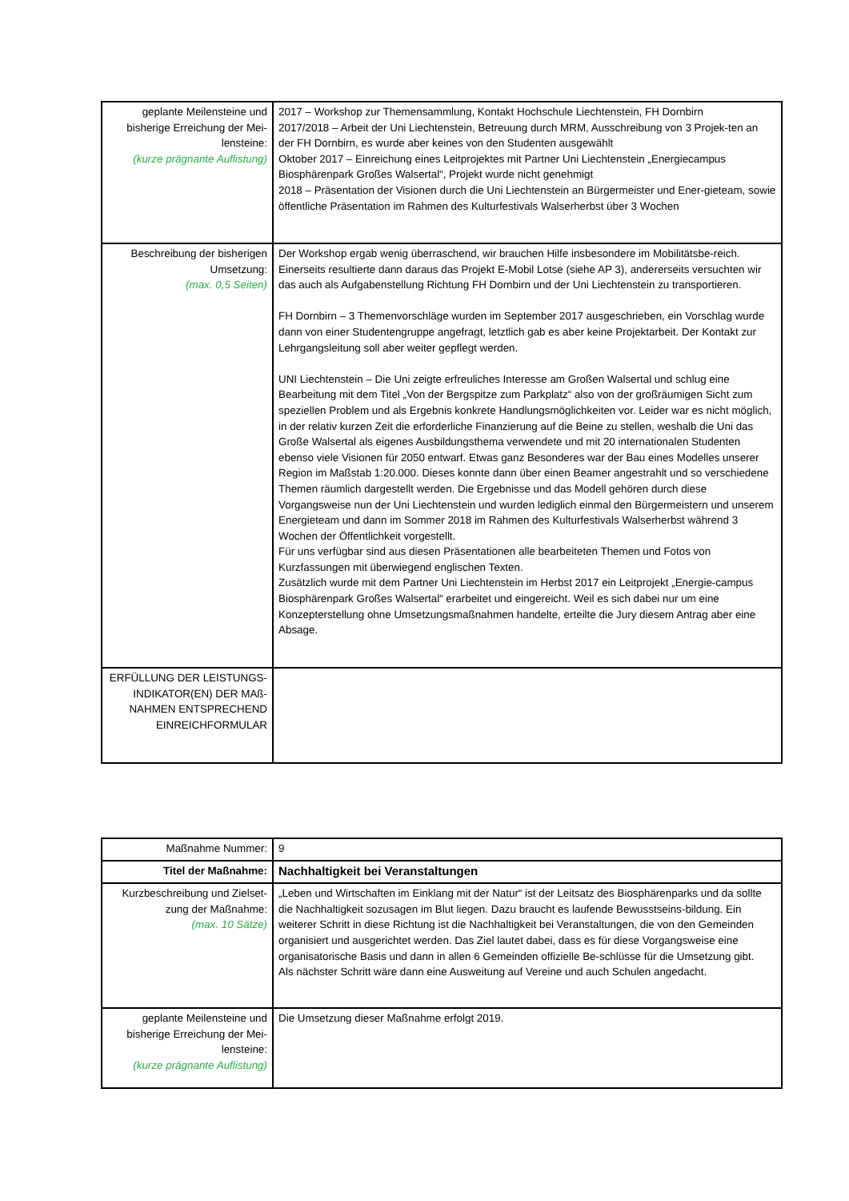| geplante Meilensteine und bisherige Erreichung der Mei-lensteine: (kurze prägnante Auflistung) | 2017 – Workshop zur Themensammlung, Kontakt Hochschule Liechtenstein, FH Dornbirn 2017/2018 – Arbeit der Uni Liechtenstein, Betreuung durch MRM, Ausschreibung von 3 Projek-ten an der FH Dornbirn, es wurde aber keines von den Studenten ausgewählt Oktober 2017 – Einreichung eines Leitprojektes mit Partner Uni Liechtenstein „Energiecampus Biosphärenpark Großes Walsertal“, Projekt wurde nicht genehmigt 2018 – Präsentation der Visionen durch die Uni Liechtenstein an Bürgermeister und Ener-gieteam, sowie öffentliche Präsentation im Rahmen des Kulturfestivals Walserherbst über 3 Wochen |
| Beschreibung der bisherigen Umsetzung: (max. 0,5 Seiten) | Der Workshop ergab wenig überraschend, wir brauchen Hilfe insbesondere im Mobilitätsbe-reich. Einerseits resultierte dann daraus das Projekt E-Mobil Lotse (siehe AP 3), andererseits versuchten wir das auch als Aufgabenstellung Richtung FH Dornbirn und der Uni Liechtenstein zu transportieren. FH Dornbirn – 3 Themenvorschläge wurden im September 2017 ausgeschrieben, ein Vorschlag wurde dann von einer Studentengruppe angefragt, letztlich gab es aber keine Projektarbeit. Der Kontakt zur Lehrgangsleitung soll aber weiter gepflegt werden. UNI Liechtenstein – Die Uni zeigte erfreuliches Interesse am Großen Walsertal und schlug eine Bearbeitung mit dem Titel „Von der Bergspitze zum Parkplatz“ also von der großräumigen Sicht zum speziellen Problem und als Ergebnis konkrete Handlungsmöglichkeiten vor. Leider war es nicht möglich, in der relativ kurzen Zeit die erforderliche Finanzierung auf die Beine zu stellen, weshalb die Uni das Große Walsertal als eigenes Ausbildungsthema verwendete und mit 20 internationalen Studenten ebenso viele Visionen für 2050 entwarf. Etwas ganz Besonderes war der Bau eines Modelles unserer Region im Maßstab 1:20.000. Dieses konnte dann über einen Beamer angestrahlt und so verschiedene Themen räumlich dargestellt werden. Die Ergebnisse und das Modell gehören durch diese Vorgangsweise nun der Uni Liechtenstein und wurden lediglich einmal den Bürgermeistern und unserem Energieteam und dann im Sommer 2018 im Rahmen des Kulturfestivals Walserherbst während 3 Wochen der Öffentlichkeit vorgestellt. Für uns verfügbar sind aus diesen Präsentationen alle bearbeiteten Themen und Fotos von Kurzfassungen mit überwiegend englischen Texten. Zusätzlich wurde mit dem Partner Uni Liechtenstein im Herbst 2017 ein Leitprojekt „Energie-campus Biosphärenpark Großes Walsertal“ erarbeitet und eingereicht. Weil es sich dabei nur um eine Konzepterstellung ohne Umsetzungsmaßnahmen handelte, erteilte die Jury diesem Antrag aber eine Absage. |
| ERFÜLLUNG DER LEISTUNGS-INDIKATOR(EN) DER MAß-NAHMEN ENTSPRECHEND EINREICHFORMULAR | |
| Maßnahme Nummer: | 9 |
| Titel der Maßnahme: | Nachhaltigkeit bei Veranstaltungen |
| Kurzbeschreibung und Zielset-zung der Maßnahme: (max. 10 Sätze) | „Leben und Wirtschaften im Einklang mit der Natur“ ist der Leitsatz des Biosphärenparks und da sollte die Nachhaltigkeit sozusagen im Blut liegen. Dazu braucht es laufende Bewusstseins-bildung. Ein weiterer Schritt in diese Richtung ist die Nachhaltigkeit bei Veranstaltungen, die von den Gemeinden organisiert und ausgerichtet werden. Das Ziel lautet dabei, dass es für diese Vorgangsweise eine organisatorische Basis und dann in allen 6 Gemeinden offizielle Be-schlüsse für die Umsetzung gibt. Als nächster Schritt wäre dann eine Ausweitung auf Vereine und auch Schulen angedacht. |
| geplante Meilensteine und bisherige Erreichung der Mei-lensteine: (kurze prägnante Auflistung) | Die Umsetzung dieser Maßnahme erfolgt 2019. |